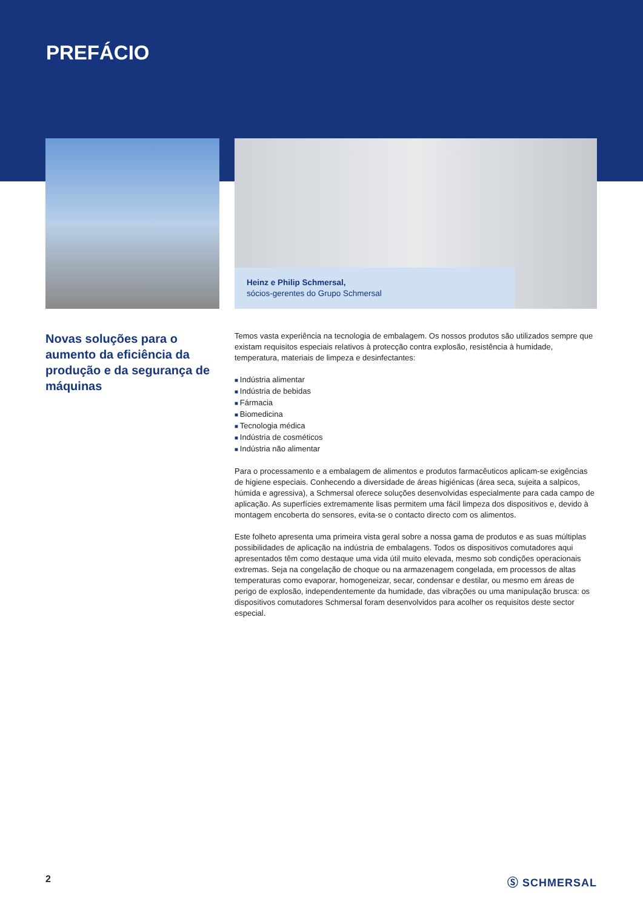PREFÁCIO
Heinz e Philip Schmersal,
sócios-gerentes do Grupo Schmersal
Novas soluções para o aumento da eficiência da produção e da segurança de máquinas
Temos vasta experiência na tecnologia de embalagem. Os nossos produtos são utilizados sempre que existam requisitos especiais relativos à protecção contra explosão, resistência à humidade, temperatura, materiais de limpeza e desinfectantes:
Indústria alimentar
Indústria de bebidas
Fármacia
Biomedicina
Tecnologia médica
Indústria de cosméticos
Indústria não alimentar
Para o processamento e a embalagem de alimentos e produtos farmacêuticos aplicam-se exigências de higiene especiais. Conhecendo a diversidade de áreas higiénicas (área seca, sujeita a salpicos, húmida e agressiva), a Schmersal oferece soluções desenvolvidas especialmente para cada campo de aplicação. As superfícies extremamente lisas permitem uma fácil limpeza dos dispositivos e, devido à montagem encoberta do sensores, evita-se o contacto directo com os alimentos.
Este folheto apresenta uma primeira vista geral sobre a nossa gama de produtos e as suas múltiplas possibilidades de aplicação na indústria de embalagens. Todos os dispositivos comutadores aqui apresentados têm como destaque uma vida útil muito elevada, mesmo sob condições operacionais extremas. Seja na congelação de choque ou na armazenagem congelada, em processos de altas temperaturas como evaporar, homogeneizar, secar, condensar e destilar, ou mesmo em áreas de perigo de explosão, independentemente da humidade, das vibrações ou uma manipulação brusca: os dispositivos comutadores Schmersal foram desenvolvidos para acolher os requisitos deste sector especial.
2 Ⓢ SCHMERSAL